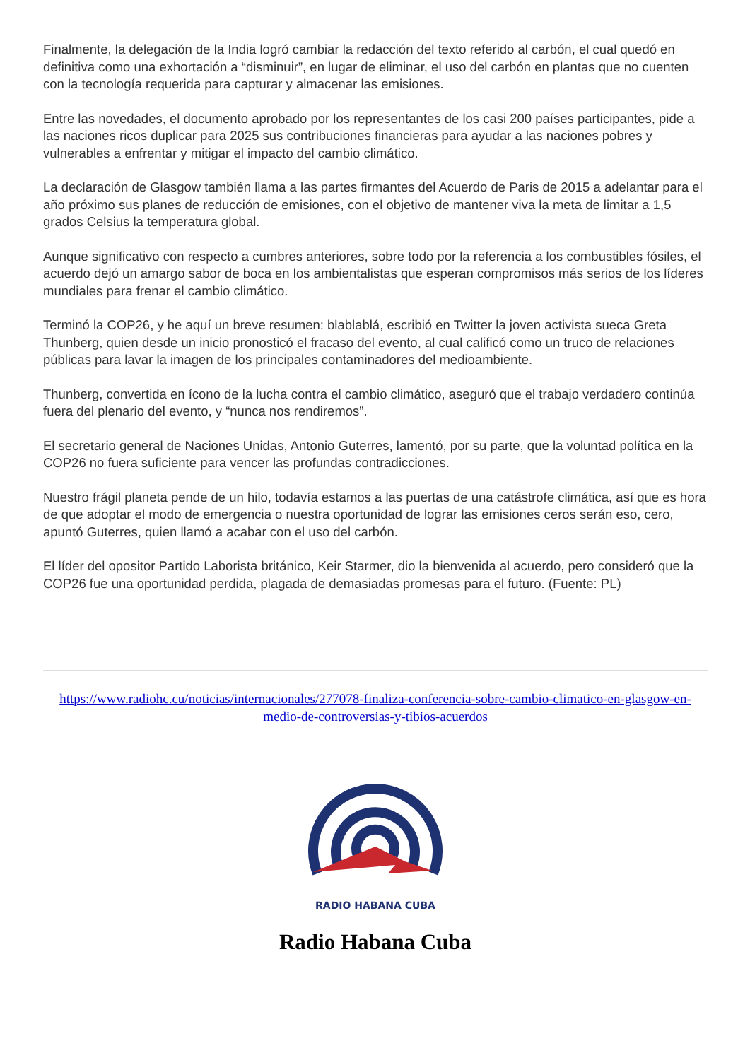Finalmente, la delegación de la India logró cambiar la redacción del texto referido al carbón, el cual quedó en definitiva como una exhortación a “disminuir”, en lugar de eliminar, el uso del carbón en plantas que no cuenten con la tecnología requerida para capturar y almacenar las emisiones.
Entre las novedades, el documento aprobado por los representantes de los casi 200 países participantes, pide a las naciones ricos duplicar para 2025 sus contribuciones financieras para ayudar a las naciones pobres y vulnerables a enfrentar y mitigar el impacto del cambio climático.
La declaración de Glasgow también llama a las partes firmantes del Acuerdo de Paris de 2015 a adelantar para el año próximo sus planes de reducción de emisiones, con el objetivo de mantener viva la meta de limitar a 1,5 grados Celsius la temperatura global.
Aunque significativo con respecto a cumbres anteriores, sobre todo por la referencia a los combustibles fósiles, el acuerdo dejó un amargo sabor de boca en los ambientalistas que esperan compromisos más serios de los líderes mundiales para frenar el cambio climático.
Terminó la COP26, y he aquí un breve resumen: blablablá, escribió en Twitter la joven activista sueca Greta Thunberg, quien desde un inicio pronosticó el fracaso del evento, al cual calificó como un truco de relaciones públicas para lavar la imagen de los principales contaminadores del medioambiente.
Thunberg, convertida en ícono de la lucha contra el cambio climático, aseguró que el trabajo verdadero continúa fuera del plenario del evento, y “nunca nos rendiremos”.
El secretario general de Naciones Unidas, Antonio Guterres, lamentó, por su parte, que la voluntad política en la COP26 no fuera suficiente para vencer las profundas contradicciones.
Nuestro frágil planeta pende de un hilo, todavía estamos a las puertas de una catástrofe climática, así que es hora de que adoptar el modo de emergencia o nuestra oportunidad de lograr las emisiones ceros serán eso, cero, apuntó Guterres, quien llamó a acabar con el uso del carbón.
El líder del opositor Partido Laborista británico, Keir Starmer, dio la bienvenida al acuerdo, pero consideró que la COP26 fue una oportunidad perdida, plagada de demasiadas promesas para el futuro. (Fuente: PL)
https://www.radiohc.cu/noticias/internacionales/277078-finaliza-conferencia-sobre-cambio-climatico-en-glasgow-en-medio-de-controversias-y-tibios-acuerdos
RADIO HABANA CUBA
Radio Habana Cuba